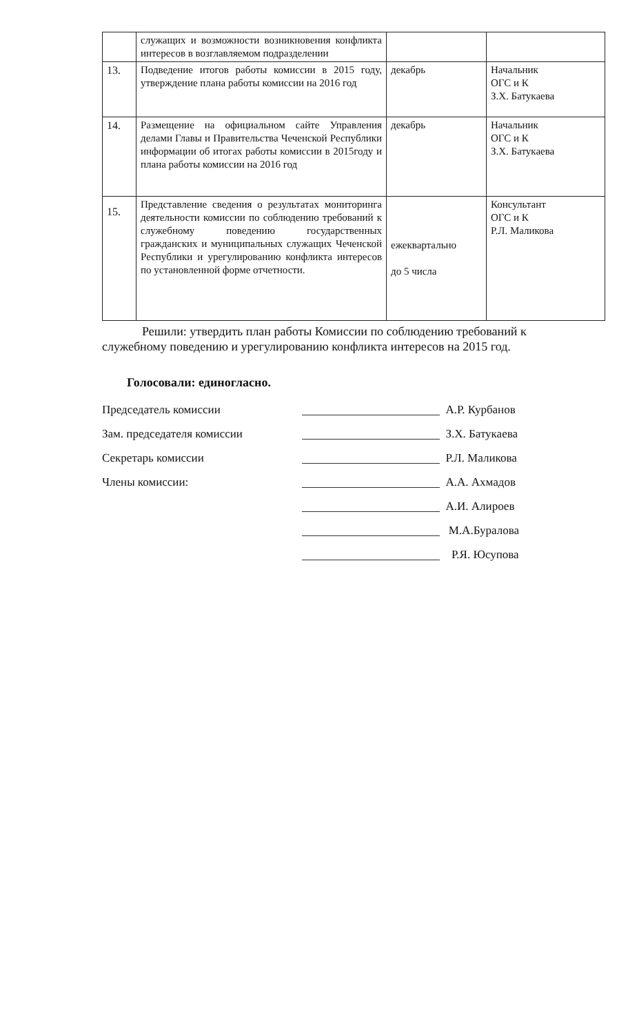| | служащих и возможности возникновения конфликта интересов в возглавляемом подразделении | | |
| 13. | Подведение итогов работы комиссии в 2015 году, утверждение плана работы комиссии на 2016 год | декабрь | Начальник ОГС и К З.Х. Батукаева |
| 14. | Размещение на официальном сайте Управления делами Главы и Правительства Чеченской Республики информации об итогах работы комиссии в 2015году и плана работы комиссии на 2016 год | декабрь | Начальник ОГС и К З.Х. Батукаева |
| 15. | Представление сведения о результатах мониторинга деятельности комиссии по соблюдению требований к служебному поведению государственных гражданских и муниципальных служащих Чеченской Республики и урегулированию конфликта интересов по установленной форме отчетности. | ежеквартально до 5 числа | Консультант ОГС и К Р.Л. Маликова |
Решили: утвердить план работы Комиссии по соблюдению требований к служебному поведению и урегулированию конфликта интересов на 2015 год.
Голосовали: единогласно.
Председатель комиссии
А.Р. Курбанов
Зам. председателя комиссии
З.Х. Батукаева
Секретарь комиссии
Р.Л. Маликова
Члены комиссии:
А.А. Ахмадов
А.И. Алироев
М.А.Буралова
Р.Я. Юсупова